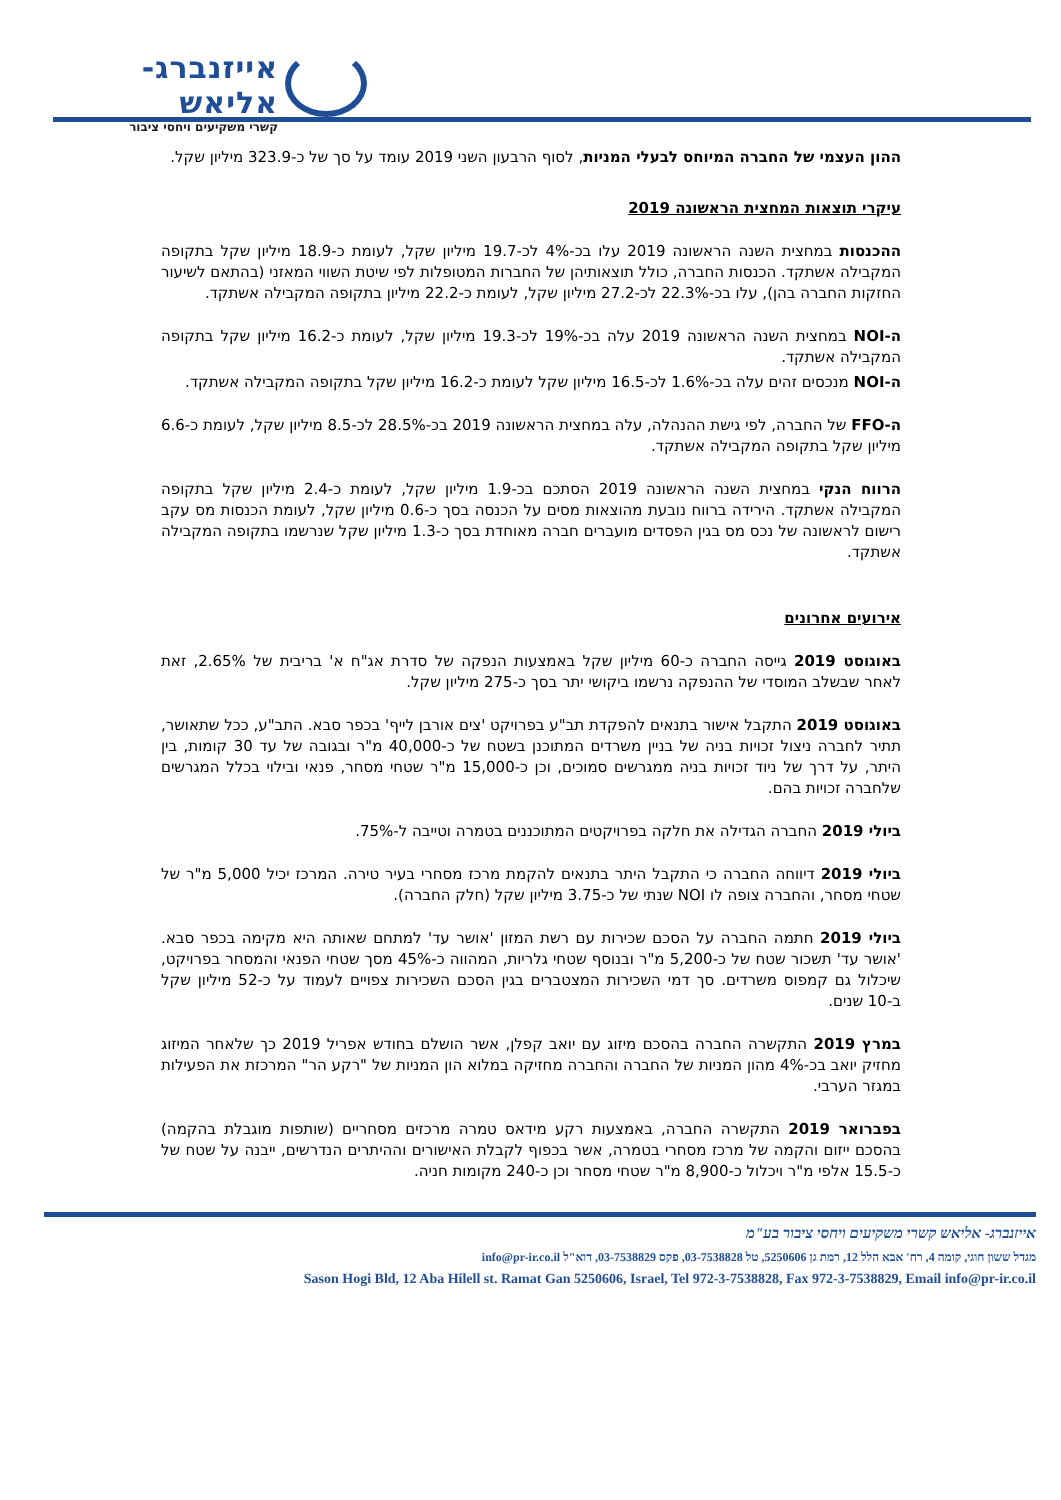אייזנברג-אליאש
קשרי משקיעים ויחסי ציבור
ההון העצמי של החברה המיוחס לבעלי המניות, לסוף הרבעון השני 2019 עומד על סך של כ-323.9 מיליון שקל.
עיקרי תוצאות המחצית הראשונה 2019
ההכנסות במחצית השנה הראשונה 2019 עלו בכ-4% לכ-19.7 מיליון שקל, לעומת כ-18.9 מיליון שקל בתקופה המקבילה אשתקד. הכנסות החברה, כולל תוצאותיהן של החברות המטופלות לפי שיטת השווי המאזני (בהתאם לשיעור החזקות החברה בהן), עלו בכ-22.3% לכ-27.2 מיליון שקל, לעומת כ-22.2 מיליון בתקופה המקבילה אשתקד.
ה-NOI במחצית השנה הראשונה 2019 עלה בכ-19% לכ-19.3 מיליון שקל, לעומת כ-16.2 מיליון שקל בתקופה המקבילה אשתקד.
ה-NOI מנכסים זהים עלה בכ-1.6% לכ-16.5 מיליון שקל לעומת כ-16.2 מיליון שקל בתקופה המקבילה אשתקד.
ה-FFO של החברה, לפי גישת ההנהלה, עלה במחצית הראשונה 2019 בכ-28.5% לכ-8.5 מיליון שקל, לעומת כ-6.6 מיליון שקל בתקופה המקבילה אשתקד.
הרווח הנקי במחצית השנה הראשונה 2019 הסתכם בכ-1.9 מיליון שקל, לעומת כ-2.4 מיליון שקל בתקופה המקבילה אשתקד. הירידה ברווח נובעת מהוצאות מסים על הכנסה בסך כ-0.6 מיליון שקל, לעומת הכנסות מס עקב רישום לראשונה של נכס מס בגין הפסדים מועברים חברה מאוחדת בסך כ-1.3 מיליון שקל שנרשמו בתקופה המקבילה אשתקד.
אירועים אחרונים
באוגוסט 2019 גייסה החברה כ-60 מיליון שקל באמצעות הנפקה של סדרת אג"ח א' בריבית של 2.65%, זאת לאחר שבשלב המוסדי של ההנפקה נרשמו ביקושי יתר בסך כ-275 מיליון שקל.
באוגוסט 2019 התקבל אישור בתנאים להפקדת תב"ע בפרויקט 'צים אורבן לייף' בכפר סבא. התב"ע, ככל שתאושר, תתיר לחברה ניצול זכויות בניה של בניין משרדים המתוכנן בשטח של כ-40,000 מ"ר ובגובה של עד 30 קומות, בין היתר, על דרך של ניוד זכויות בניה ממגרשים סמוכים, וכן כ-15,000 מ"ר שטחי מסחר, פנאי ובילוי בכלל המגרשים שלחברה זכויות בהם.
ביולי 2019 החברה הגדילה את חלקה בפרויקטים המתוכננים בטמרה וטייבה ל-75%.
ביולי 2019 דיווחה החברה כי התקבל היתר בתנאים להקמת מרכז מסחרי בעיר טירה. המרכז יכיל 5,000 מ"ר של שטחי מסחר, והחברה צופה לו NOI שנתי של כ-3.75 מיליון שקל (חלק החברה).
ביולי 2019 חתמה החברה על הסכם שכירות עם רשת המזון 'אושר עד' למתחם שאותה היא מקימה בכפר סבא. 'אושר עד' תשכור שטח של כ-5,200 מ"ר ובנוסף שטחי גלריות, המהווה כ-45% מסך שטחי הפנאי והמסחר בפרויקט, שיכלול גם קמפוס משרדים. סך דמי השכירות המצטברים בגין הסכם השכירות צפויים לעמוד על כ-52 מיליון שקל ב-10 שנים.
במרץ 2019 התקשרה החברה בהסכם מיזוג עם יואב קפלן, אשר הושלם בחודש אפריל 2019 כך שלאחר המיזוג מחזיק יואב בכ-4% מהון המניות של החברה והחברה מחזיקה במלוא הון המניות של "רקע הר" המרכזת את הפעילות במגזר הערבי.
בפברואר 2019 התקשרה החברה, באמצעות רקע מידאס טמרה מרכזים מסחריים (שותפות מוגבלת בהקמה) בהסכם ייזום והקמה של מרכז מסחרי בטמרה, אשר בכפוף לקבלת האישורים וההיתרים הנדרשים, ייבנה על שטח של כ-15.5 אלפי מ"ר ויכלול כ-8,900 מ"ר שטחי מסחר וכן כ-240 מקומות חניה.
אייזנברג- אליאש קשרי משקיעים ויחסי ציבור בע"מ
מגדל ששון חוגי, קומה 4, רח' אבא הלל 12, רמת גן 5250606, טל 03-7538828, פקס 03-7538829, דוא"ל info@pr-ir.co.il
Sason Hogi Bld, 12 Aba Hilell st. Ramat Gan 5250606, Israel, Tel 972-3-7538828, Fax 972-3-7538829, Email info@pr-ir.co.il